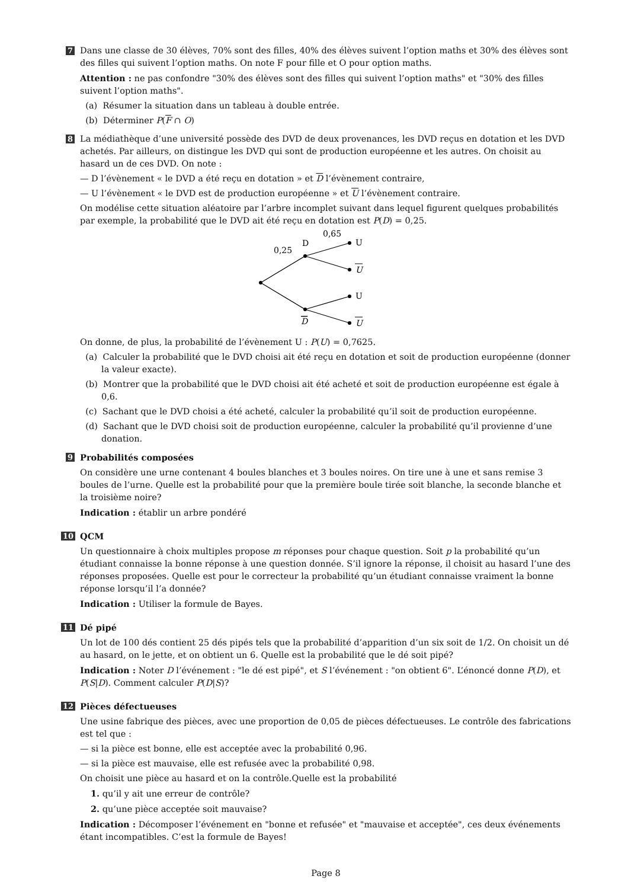7
Dans une classe de 30 élèves, 70% sont des filles, 40% des élèves suivent l’option maths et 30% des élèves sont des filles qui suivent l’option maths. On note F pour fille et O pour option maths.
Attention : ne pas confondre "30% des élèves sont des filles qui suivent l’option maths" et "30% des filles suivent l’option maths".
(a) Résumer la situation dans un tableau à double entrée.
(b) Déterminer P(F ∩ O)
8
La médiathèque d’une université possède des DVD de deux provenances, les DVD reçus en dotation et les DVD achetés. Par ailleurs, on distingue les DVD qui sont de production européenne et les autres. On choisit au hasard un de ces DVD. On note :
— D l’évènement « le DVD a été reçu en dotation » et D l’évènement contraire,
— U l’évènement « le DVD est de production européenne » et U l’évènement contraire.
On modélise cette situation aléatoire par l’arbre incomplet suivant dans lequel figurent quelques probabilités par exemple, la probabilité que le DVD ait été reçu en dotation est P(D) = 0,25.
0,65
0,25
D
D
U
U
U
U
On donne, de plus, la probabilité de l’évènement U : P(U) = 0,7625.
(a) Calculer la probabilité que le DVD choisi ait été reçu en dotation et soit de production européenne (donner la valeur exacte).
(b) Montrer que la probabilité que le DVD choisi ait été acheté et soit de production européenne est égale à 0,6.
(c) Sachant que le DVD choisi a été acheté, calculer la probabilité qu’il soit de production européenne.
(d) Sachant que le DVD choisi soit de production européenne, calculer la probabilité qu’il provienne d’une donation.
9
Probabilités composées
On considère une urne contenant 4 boules blanches et 3 boules noires. On tire une à une et sans remise 3 boules de l’urne. Quelle est la probabilité pour que la première boule tirée soit blanche, la seconde blanche et la troisième noire?
Indication : établir un arbre pondéré
10
QCM
Un questionnaire à choix multiples propose m réponses pour chaque question. Soit p la probabilité qu’un étudiant connaisse la bonne réponse à une question donnée. S’il ignore la réponse, il choisit au hasard l’une des réponses proposées. Quelle est pour le correcteur la probabilité qu’un étudiant connaisse vraiment la bonne réponse lorsqu’il l’a donnée?
Indication : Utiliser la formule de Bayes.
11
Dé pipé
Un lot de 100 dés contient 25 dés pipés tels que la probabilité d’apparition d’un six soit de 1/2. On choisit un dé au hasard, on le jette, et on obtient un 6. Quelle est la probabilité que le dé soit pipé?
Indication : Noter D l’événement : "le dé est pipé", et S l’événement : "on obtient 6". L’énoncé donne P(D), et P(S|D). Comment calculer P(D|S)?
12
Pièces défectueuses
Une usine fabrique des pièces, avec une proportion de 0,05 de pièces défectueuses. Le contrôle des fabrications est tel que :
— si la pièce est bonne, elle est acceptée avec la probabilité 0,96.
— si la pièce est mauvaise, elle est refusée avec la probabilité 0,98.
On choisit une pièce au hasard et on la contrôle.Quelle est la probabilité
1. qu’il y ait une erreur de contrôle?
2. qu’une pièce acceptée soit mauvaise?
Indication : Décomposer l’événement en "bonne et refusée" et "mauvaise et acceptée", ces deux événements étant incompatibles. C’est la formule de Bayes!
Page 8